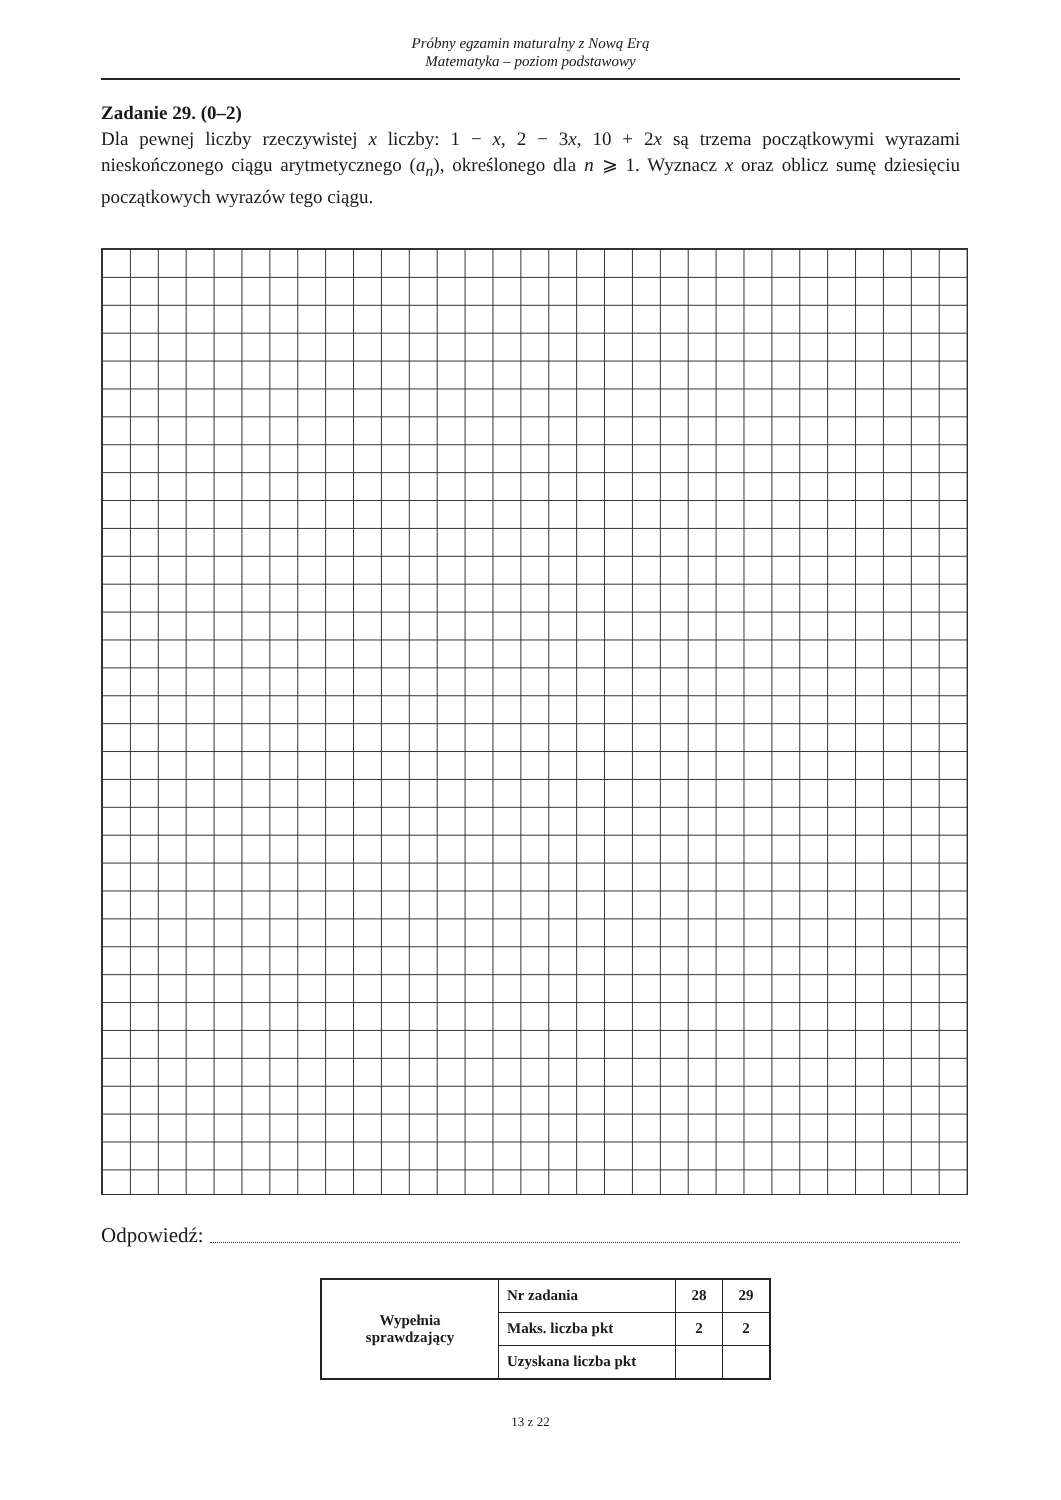Próbny egzamin maturalny z Nową Erą
Matematyka – poziom podstawowy
Zadanie 29. (0–2)
Dla pewnej liczby rzeczywistej x liczby: 1 − x, 2 − 3x, 10 + 2x są trzema początkowymi wyrazami nieskończonego ciągu arytmetycznego (a<sub>n</sub>), określonego dla n ⩾ 1. Wyznacz x oraz oblicz sumę dziesięciu początkowych wyrazów tego ciągu.
Odpowiedź:
| Wypełnia sprawdzający | Nr zadania | 28 | 29 |
| | Maks. liczba pkt | 2 | 2 |
| | Uzyskana liczba pkt | | |
13 z 22